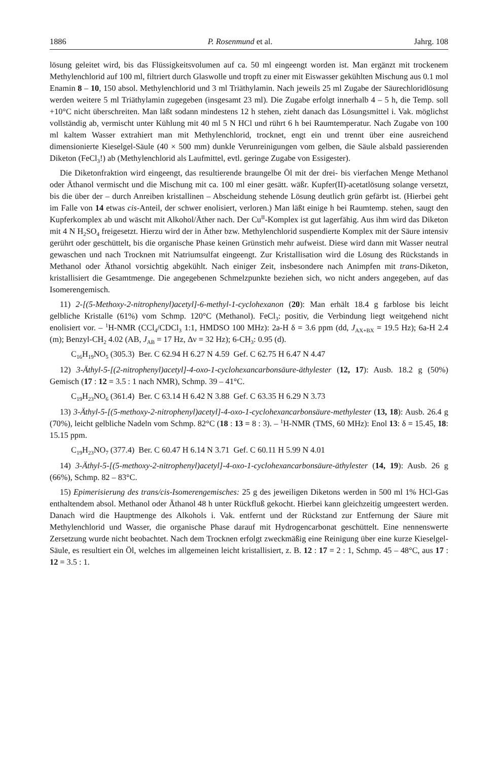1886 P. Rosenmund et al. Jahrg. 108
lösung geleitet wird, bis das Flüssigkeitsvolumen auf ca. 50 ml eingeengt worden ist. Man ergänzt mit trockenem Methylenchlorid auf 100 ml, filtriert durch Glaswolle und tropft zu einer mit Eiswasser gekühlten Mischung aus 0.1 mol Enamin 8 – 10, 150 absol. Methylenchlorid und 3 ml Triäthylamin. Nach jeweils 25 ml Zugabe der Säurechloridlösung werden weitere 5 ml Triäthylamin zugegeben (insgesamt 23 ml). Die Zugabe erfolgt innerhalb 4 – 5 h, die Temp. soll +10°C nicht überschreiten. Man läßt sodann mindestens 12 h stehen, zieht danach das Lösungsmittel i. Vak. möglichst vollständig ab, vermischt unter Kühlung mit 40 ml 5 N HCl und rührt 6 h bei Raumtemperatur. Nach Zugabe von 100 ml kaltem Wasser extrahiert man mit Methylenchlorid, trocknet, engt ein und trennt über eine ausreichend dimensionierte Kieselgel-Säule (40 × 500 mm) dunkle Verunreinigungen vom gelben, die Säule alsbald passierenden Diketon (FeCl<sub>3</sub>!) ab (Methylenchlorid als Laufmittel, evtl. geringe Zugabe von Essigester).
Die Diketonfraktion wird eingeengt, das resultierende braungelbe Öl mit der drei- bis vierfachen Menge Methanol oder Äthanol vermischt und die Mischung mit ca. 100 ml einer gesätt. wäßr. Kupfer(II)-acetatlösung solange versetzt, bis die über der – durch Anreiben kristallinen – Abscheidung stehende Lösung deutlich grün gefärbt ist. (Hierbei geht im Falle von 14 etwas cis-Anteil, der schwer enolisiert, verloren.) Man läßt einige h bei Raumtemp. stehen, saugt den Kupferkomplex ab und wäscht mit Alkohol/Äther nach. Der Cu<sup>II</sup>-Komplex ist gut lagerfähig. Aus ihm wird das Diketon mit 4 N H<sub>2</sub>SO<sub>4</sub> freigesetzt. Hierzu wird der in Äther bzw. Methylenchlorid suspendierte Komplex mit der Säure intensiv gerührt oder geschüttelt, bis die organische Phase keinen Grünstich mehr aufweist. Diese wird dann mit Wasser neutral gewaschen und nach Trocknen mit Natriumsulfat eingeengt. Zur Kristallisation wird die Lösung des Rückstands in Methanol oder Äthanol vorsichtig abgekühlt. Nach einiger Zeit, insbesondere nach Animpfen mit trans-Diketon, kristallisiert die Gesamtmenge. Die angegebenen Schmelzpunkte beziehen sich, wo nicht anders angegeben, auf das Isomerengemisch.
11) 2-[(5-Methoxy-2-nitrophenyl)acetyl]-6-methyl-1-cyclohexanon (20): Man erhält 18.4 g farblose bis leicht gelbliche Kristalle (61%) vom Schmp. 120°C (Methanol). FeCl<sub>3</sub>: positiv, die Verbindung liegt weitgehend nicht enolisiert vor. – <sup>1</sup>H-NMR (CCl<sub>4</sub>/CDCl<sub>3</sub> 1:1, HMDSO 100 MHz): 2a-H δ = 3.6 ppm (dd, J<sub>AX+BX</sub> = 19.5 Hz); 6a-H 2.4 (m); Benzyl-CH<sub>2</sub> 4.02 (AB, J<sub>AB</sub> = 17 Hz, Δν = 32 Hz); 6-CH<sub>3</sub>: 0.95 (d).
C<sub>16</sub>H<sub>19</sub>NO<sub>5</sub> (305.3) Ber. C 62.94 H 6.27 N 4.59 Gef. C 62.75 H 6.47 N 4.47
12) 3-Äthyl-5-[(2-nitrophenyl)acetyl]-4-oxo-1-cyclohexancarbonsäure-äthylester (12, 17): Ausb. 18.2 g (50%) Gemisch (17 : 12 = 3.5 : 1 nach NMR), Schmp. 39 – 41°C.
C<sub>19</sub>H<sub>23</sub>NO<sub>6</sub> (361.4) Ber. C 63.14 H 6.42 N 3.88 Gef. C 63.35 H 6.29 N 3.73
13) 3-Äthyl-5-[(5-methoxy-2-nitrophenyl)acetyl]-4-oxo-1-cyclohexancarbonsäure-methylester (13, 18): Ausb. 26.4 g (70%), leicht gelbliche Nadeln vom Schmp. 82°C (18 : 13 = 8 : 3). – <sup>1</sup>H-NMR (TMS, 60 MHz): Enol 13: δ = 15.45, 18: 15.15 ppm.
C<sub>19</sub>H<sub>23</sub>NO<sub>7</sub> (377.4) Ber. C 60.47 H 6.14 N 3.71 Gef. C 60.11 H 5.99 N 4.01
14) 3-Äthyl-5-[(5-methoxy-2-nitrophenyl)acetyl]-4-oxo-1-cyclohexancarbonsäure-äthylester (14, 19): Ausb. 26 g (66%), Schmp. 82 – 83°C.
15) Epimerisierung des trans/cis-Isomerengemisches: 25 g des jeweiligen Diketons werden in 500 ml 1% HCl-Gas enthaltendem absol. Methanol oder Äthanol 48 h unter Rückfluß gekocht. Hierbei kann gleichzeitig umgeestert werden. Danach wird die Hauptmenge des Alkohols i. Vak. entfernt und der Rückstand zur Entfernung der Säure mit Methylenchlorid und Wasser, die organische Phase darauf mit Hydrogencarbonat geschüttelt. Eine nennenswerte Zersetzung wurde nicht beobachtet. Nach dem Trocknen erfolgt zweckmäßig eine Reinigung über eine kurze Kieselgel-Säule, es resultiert ein Öl, welches im allgemeinen leicht kristallisiert, z. B. 12 : 17 = 2 : 1, Schmp. 45 – 48°C, aus 17 : 12 = 3.5 : 1.